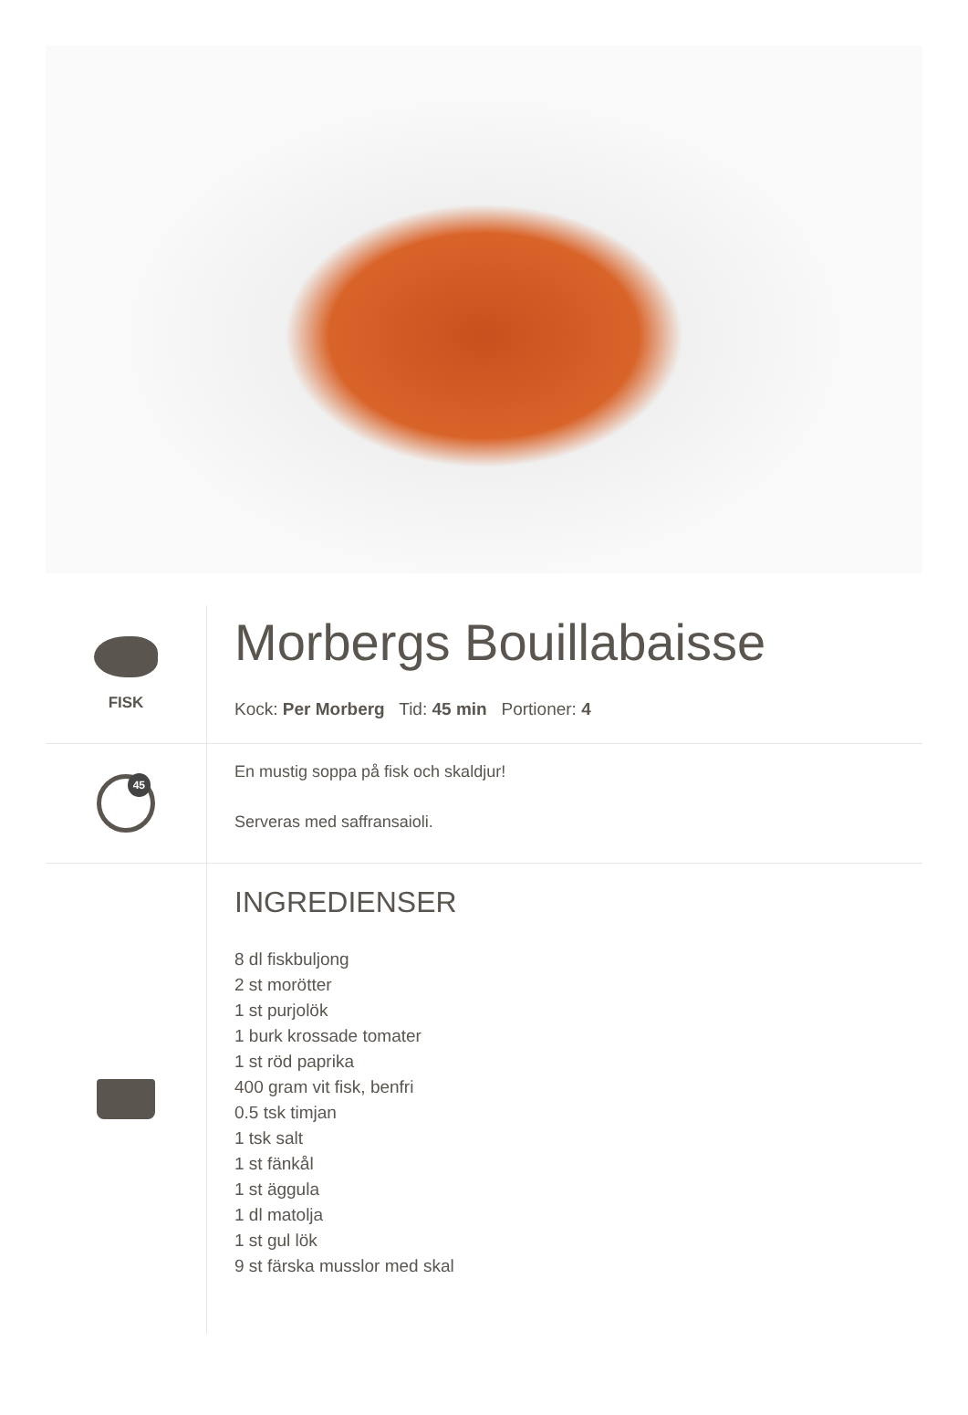FISK
Morbergs Bouillabaisse
Kock: Per Morberg Tid: 45 min Portioner: 4
45
En mustig soppa på fisk och skaldjur!
Serveras med saffransaioli.
INGREDIENSER
8 dl fiskbuljong
2 st morötter
1 st purjolök
1 burk krossade tomater
1 st röd paprika
400 gram vit fisk, benfri
0.5 tsk timjan
1 tsk salt
1 st fänkål
1 st äggula
1 dl matolja
1 st gul lök
9 st färska musslor med skal